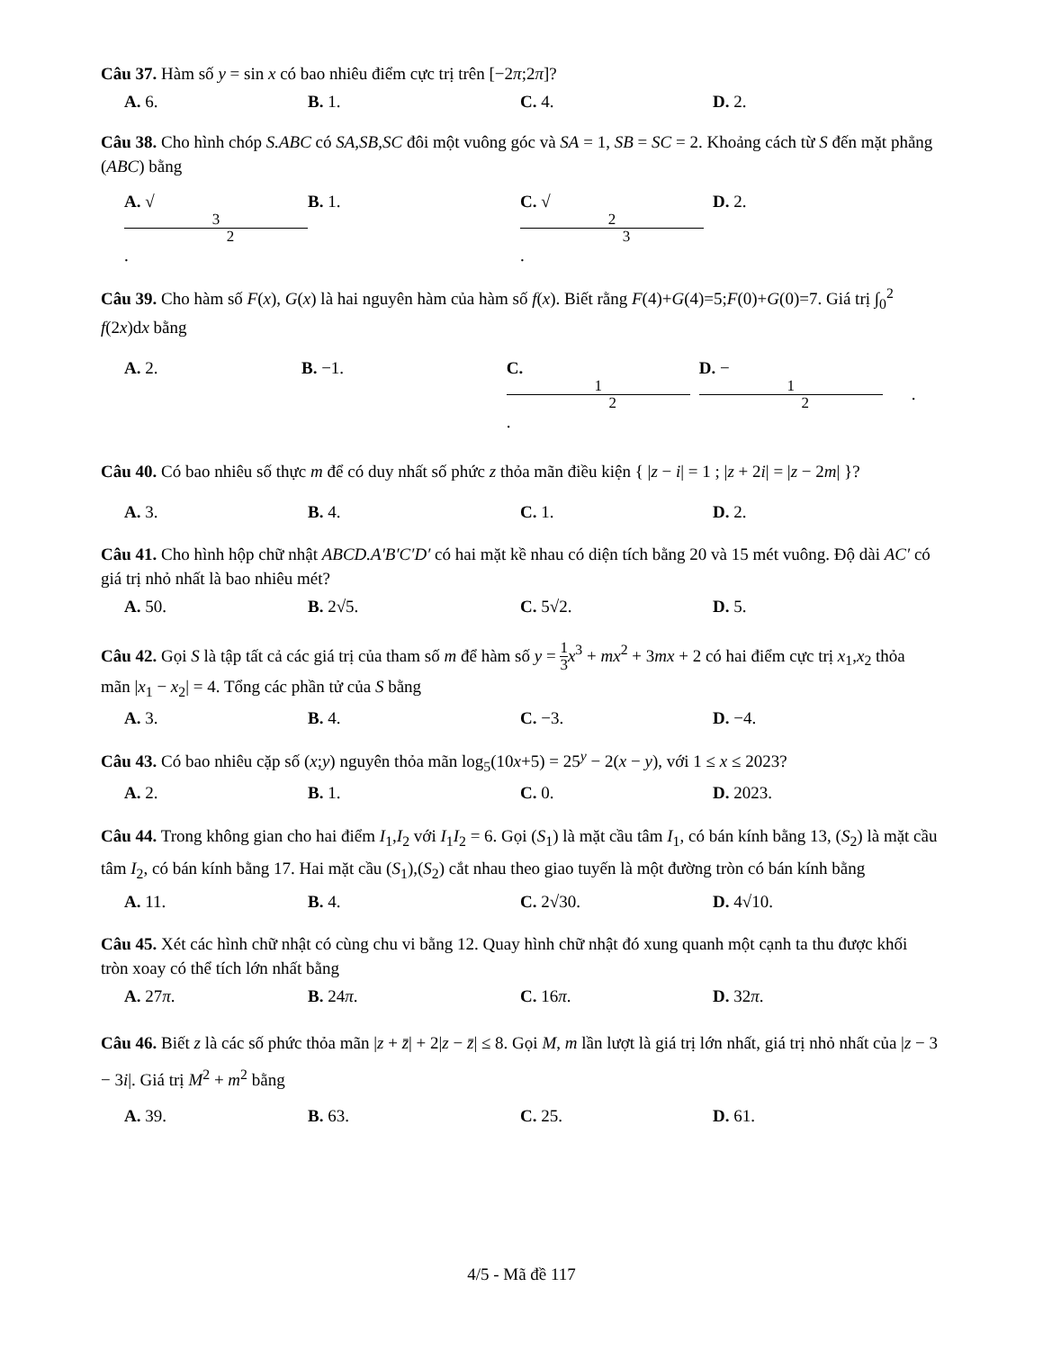Câu 37. Hàm số y = sin x có bao nhiêu điểm cực trị trên [−2π;2π]?
A. 6. B. 1. C. 4. D. 2.
Câu 38. Cho hình chóp S.ABC có SA,SB,SC đôi một vuông góc và SA = 1, SB = SC = 2. Khoảng cách từ S đến mặt phẳng (ABC) bằng
A. √ 3 2. B. 1. C. √ 2 3. D. 2.
Câu 39. Cho hàm số F(x), G(x) là hai nguyên hàm của hàm số f(x). Biết rằng F(4)+G(4)=5;F(0)+G(0)=7. Giá trị ∫<sub>0</sub><sup>2</sup> f(2x)dx bằng
A. 2. B. −1. C. 1 2. D. − 1 2.
Câu 40. Có bao nhiêu số thực m để có duy nhất số phức z thỏa mãn điều kiện { |z − i| = 1 ; |z + 2i| = |z − 2m| }?
A. 3. B. 4. C. 1. D. 2.
Câu 41. Cho hình hộp chữ nhật ABCD.A′B′C′D′ có hai mặt kề nhau có diện tích bằng 20 và 15 mét vuông. Độ dài AC′ có giá trị nhỏ nhất là bao nhiêu mét?
A. 50. B. 2√5. C. 5√2. D. 5.
Câu 42. Gọi S là tập tất cả các giá trị của tham số m để hàm số y = 1 3 x<sup>3</sup> + mx<sup>2</sup> + 3mx + 2 có hai điểm cực trị x<sub>1</sub>,x<sub>2</sub> thỏa mãn |x<sub>1</sub> − x<sub>2</sub>| = 4. Tổng các phần tử của S bằng
A. 3. B. 4. C. −3. D. −4.
Câu 43. Có bao nhiêu cặp số (x;y) nguyên thỏa mãn log<sub>5</sub>(10x+5) = 25<sup>y</sup> − 2(x − y), với 1 ≤ x ≤ 2023?
A. 2. B. 1. C. 0. D. 2023.
Câu 44. Trong không gian cho hai điểm I<sub>1</sub>,I<sub>2</sub> với I<sub>1</sub>I<sub>2</sub> = 6. Gọi (S<sub>1</sub>) là mặt cầu tâm I<sub>1</sub>, có bán kính bằng 13, (S<sub>2</sub>) là mặt cầu tâm I<sub>2</sub>, có bán kính bằng 17. Hai mặt cầu (S<sub>1</sub>),(S<sub>2</sub>) cắt nhau theo giao tuyến là một đường tròn có bán kính bằng
A. 11. B. 4. C. 2√30. D. 4√10.
Câu 45. Xét các hình chữ nhật có cùng chu vi bằng 12. Quay hình chữ nhật đó xung quanh một cạnh ta thu được khối tròn xoay có thể tích lớn nhất bằng
A. 27π. B. 24π. C. 16π. D. 32π.
Câu 46. Biết z là các số phức thỏa mãn |z + z̄| + 2|z − z̄| ≤ 8. Gọi M, m lần lượt là giá trị lớn nhất, giá trị nhỏ nhất của |z − 3 − 3i|. Giá trị M<sup>2</sup> + m<sup>2</sup> bằng
A. 39. B. 63. C. 25. D. 61.
4/5 - Mã đề 117